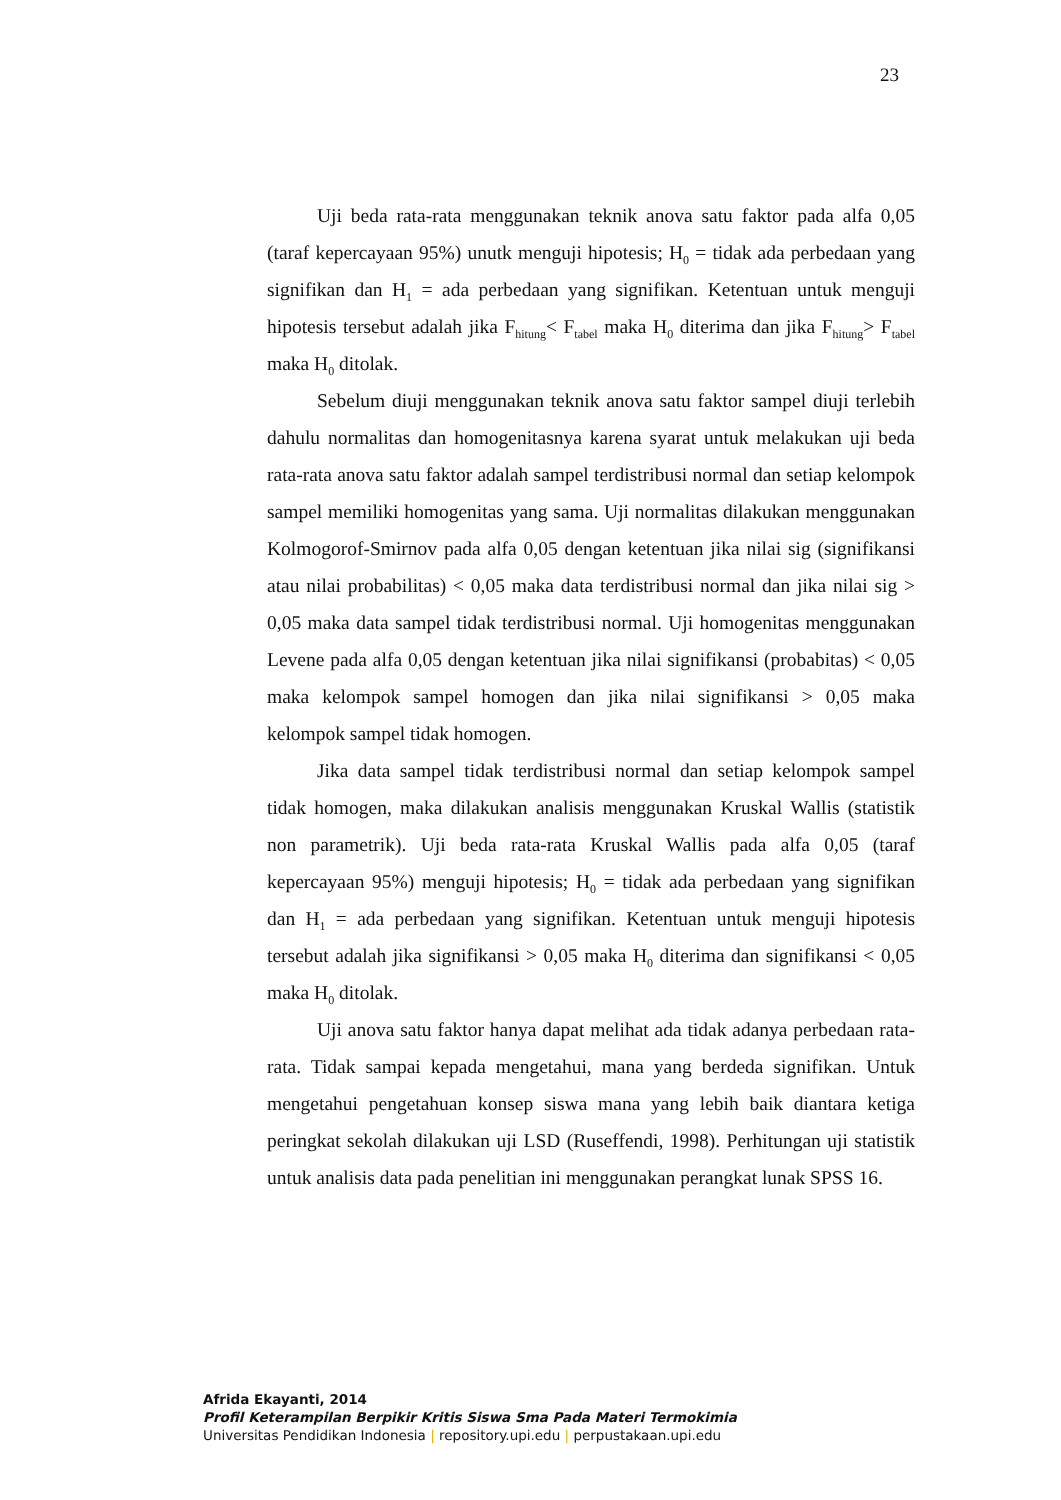23
Uji beda rata-rata menggunakan teknik anova satu faktor pada alfa 0,05 (taraf kepercayaan 95%) unutk menguji hipotesis; H<sub>0</sub> = tidak ada perbedaan yang signifikan dan H<sub>1</sub> = ada perbedaan yang signifikan. Ketentuan untuk menguji hipotesis tersebut adalah jika F<sub>hitung</sub>< F<sub>tabel</sub> maka H<sub>0</sub> diterima dan jika F<sub>hitung</sub>> F<sub>tabel</sub> maka H<sub>0</sub> ditolak.
Sebelum diuji menggunakan teknik anova satu faktor sampel diuji terlebih dahulu normalitas dan homogenitasnya karena syarat untuk melakukan uji beda rata-rata anova satu faktor adalah sampel terdistribusi normal dan setiap kelompok sampel memiliki homogenitas yang sama. Uji normalitas dilakukan menggunakan Kolmogorof-Smirnov pada alfa 0,05 dengan ketentuan jika nilai sig (signifikansi atau nilai probabilitas) < 0,05 maka data terdistribusi normal dan jika nilai sig > 0,05 maka data sampel tidak terdistribusi normal. Uji homogenitas menggunakan Levene pada alfa 0,05 dengan ketentuan jika nilai signifikansi (probabitas) < 0,05 maka kelompok sampel homogen dan jika nilai signifikansi > 0,05 maka kelompok sampel tidak homogen.
Jika data sampel tidak terdistribusi normal dan setiap kelompok sampel tidak homogen, maka dilakukan analisis menggunakan Kruskal Wallis (statistik non parametrik). Uji beda rata-rata Kruskal Wallis pada alfa 0,05 (taraf kepercayaan 95%) menguji hipotesis; H<sub>0</sub> = tidak ada perbedaan yang signifikan dan H<sub>1</sub> = ada perbedaan yang signifikan. Ketentuan untuk menguji hipotesis tersebut adalah jika signifikansi > 0,05 maka H<sub>0</sub> diterima dan signifikansi < 0,05 maka H<sub>0</sub> ditolak.
Uji anova satu faktor hanya dapat melihat ada tidak adanya perbedaan rata-rata. Tidak sampai kepada mengetahui, mana yang berdeda signifikan. Untuk mengetahui pengetahuan konsep siswa mana yang lebih baik diantara ketiga peringkat sekolah dilakukan uji LSD (Ruseffendi, 1998). Perhitungan uji statistik untuk analisis data pada penelitian ini menggunakan perangkat lunak SPSS 16.
Afrida Ekayanti, 2014
Profil Keterampilan Berpikir Kritis Siswa Sma Pada Materi Termokimia
Universitas Pendidikan Indonesia | repository.upi.edu | perpustakaan.upi.edu